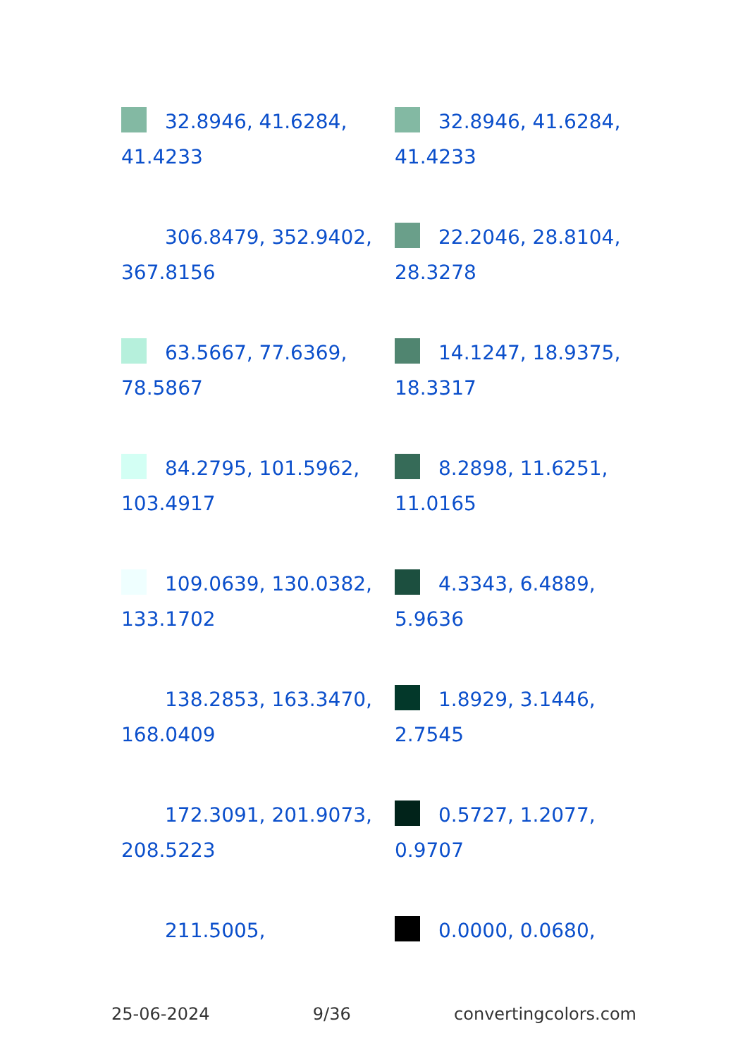32.8946, 41.6284, 41.4233
32.8946, 41.6284, 41.4233
306.8479, 352.9402, 367.8156
22.2046, 28.8104, 28.3278
63.5667, 77.6369, 78.5867
14.1247, 18.9375, 18.3317
84.2795, 101.5962, 103.4917
8.2898, 11.6251, 11.0165
109.0639, 130.0382, 133.1702
4.3343, 6.4889, 5.9636
138.2853, 163.3470, 168.0409
1.8929, 3.1446, 2.7545
172.3091, 201.9073, 208.5223
0.5727, 1.2077, 0.9707
211.5005,
0.0000, 0.0680,
25-06-2024 9/36 convertingcolors.com